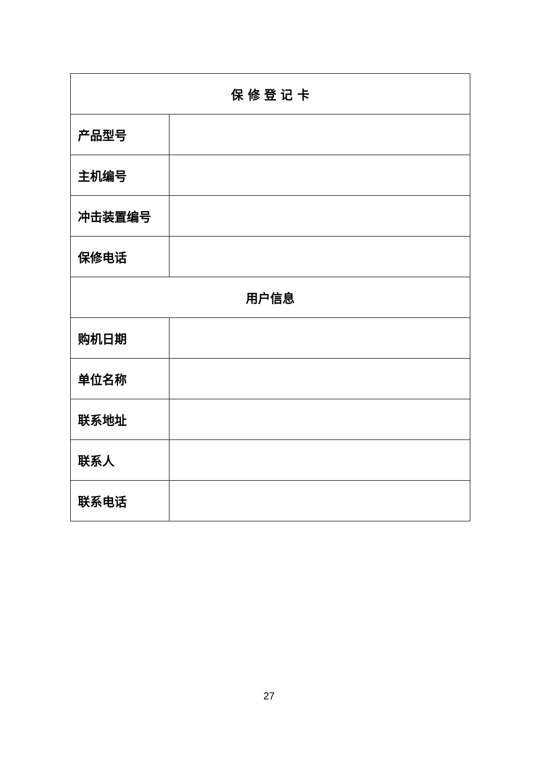| 保 修 登 记 卡 | |
| --- | --- |
| 产品型号 | |
| 主机编号 | |
| 冲击装置编号 | |
| 保修电话 | |
| 用户信息 | |
| 购机日期 | |
| 单位名称 | |
| 联系地址 | |
| 联系人 | |
| 联系电话 | |
27